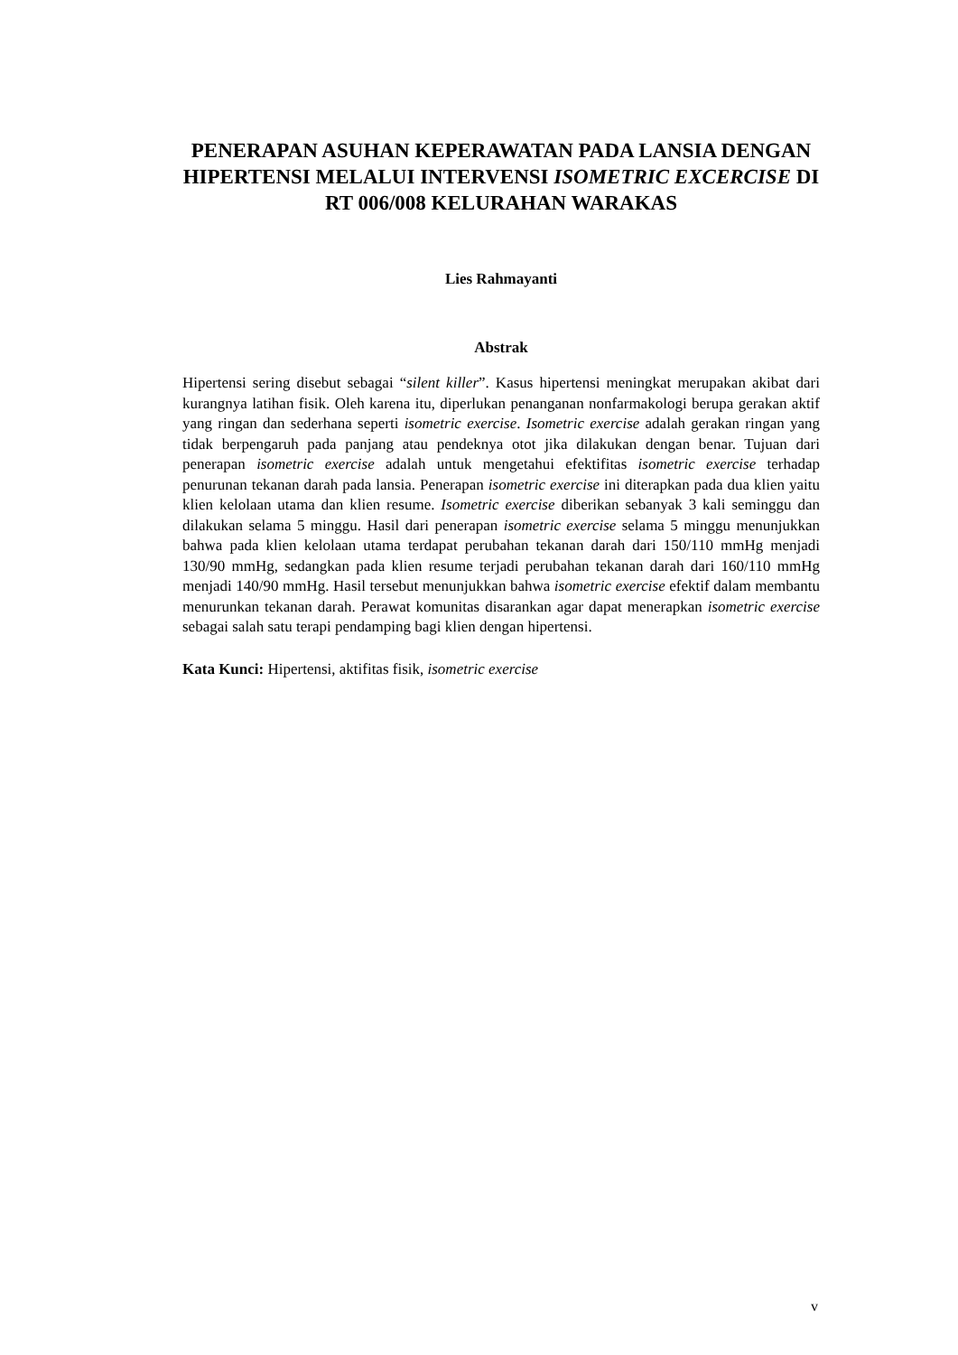PENERAPAN ASUHAN KEPERAWATAN PADA LANSIA DENGAN HIPERTENSI MELALUI INTERVENSI ISOMETRIC EXCERCISE DI RT 006/008 KELURAHAN WARAKAS
Lies Rahmayanti
Abstrak
Hipertensi sering disebut sebagai “silent killer”. Kasus hipertensi meningkat merupakan akibat dari kurangnya latihan fisik. Oleh karena itu, diperlukan penanganan nonfarmakologi berupa gerakan aktif yang ringan dan sederhana seperti isometric exercise. Isometric exercise adalah gerakan ringan yang tidak berpengaruh pada panjang atau pendeknya otot jika dilakukan dengan benar. Tujuan dari penerapan isometric exercise adalah untuk mengetahui efektifitas isometric exercise terhadap penurunan tekanan darah pada lansia. Penerapan isometric exercise ini diterapkan pada dua klien yaitu klien kelolaan utama dan klien resume. Isometric exercise diberikan sebanyak 3 kali seminggu dan dilakukan selama 5 minggu. Hasil dari penerapan isometric exercise selama 5 minggu menunjukkan bahwa pada klien kelolaan utama terdapat perubahan tekanan darah dari 150/110 mmHg menjadi 130/90 mmHg, sedangkan pada klien resume terjadi perubahan tekanan darah dari 160/110 mmHg menjadi 140/90 mmHg. Hasil tersebut menunjukkan bahwa isometric exercise efektif dalam membantu menurunkan tekanan darah. Perawat komunitas disarankan agar dapat menerapkan isometric exercise sebagai salah satu terapi pendamping bagi klien dengan hipertensi.
Kata Kunci: Hipertensi, aktifitas fisik, isometric exercise
v